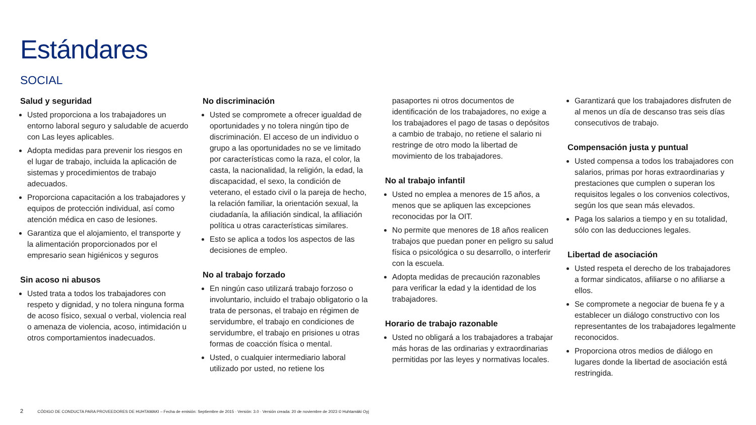Estándares
SOCIAL
Salud y seguridad
Usted proporciona a los trabajadores un entorno laboral seguro y saludable de acuerdo con Las leyes aplicables.
Adopta medidas para prevenir los riesgos en el lugar de trabajo, incluida la aplicación de sistemas y procedimientos de trabajo adecuados.
Proporciona capacitación a los trabajadores y equipos de protección individual, así como atención médica en caso de lesiones.
Garantiza que el alojamiento, el transporte y la alimentación proporcionados por el empresario sean higiénicos y seguros
Sin acoso ni abusos
Usted trata a todos los trabajadores con respeto y dignidad, y no tolera ninguna forma de acoso físico, sexual o verbal, violencia real o amenaza de violencia, acoso, intimidación u otros comportamientos inadecuados.
No discriminación
Usted se compromete a ofrecer igualdad de oportunidades y no tolera ningún tipo de discriminación. El acceso de un individuo o grupo a las oportunidades no se ve limitado por características como la raza, el color, la casta, la nacionalidad, la religión, la edad, la discapacidad, el sexo, la condición de veterano, el estado civil o la pareja de hecho, la relación familiar, la orientación sexual, la ciudadanía, la afiliación sindical, la afiliación política u otras características similares.
Esto se aplica a todos los aspectos de las decisiones de empleo.
No al trabajo forzado
En ningún caso utilizará trabajo forzoso o involuntario, incluido el trabajo obligatorio o la trata de personas, el trabajo en régimen de servidumbre, el trabajo en condiciones de servidumbre, el trabajo en prisiones u otras formas de coacción física o mental.
Usted, o cualquier intermediario laboral utilizado por usted, no retiene los
pasaportes ni otros documentos de identificación de los trabajadores, no exige a los trabajadores el pago de tasas o depósitos a cambio de trabajo, no retiene el salario ni restringe de otro modo la libertad de movimiento de los trabajadores.
No al trabajo infantil
Usted no emplea a menores de 15 años, a menos que se apliquen las excepciones reconocidas por la OIT.
No permite que menores de 18 años realicen trabajos que puedan poner en peligro su salud física o psicológica o su desarrollo, o interferir con la escuela.
Adopta medidas de precaución razonables para verificar la edad y la identidad de los trabajadores.
Horario de trabajo razonable
Usted no obligará a los trabajadores a trabajar más horas de las ordinarias y extraordinarias permitidas por las leyes y normativas locales.
Garantizará que los trabajadores disfruten de al menos un día de descanso tras seis días consecutivos de trabajo.
Compensación justa y puntual
Usted compensa a todos los trabajadores con salarios, primas por horas extraordinarias y prestaciones que cumplen o superan los requisitos legales o los convenios colectivos, según los que sean más elevados.
Paga los salarios a tiempo y en su totalidad, sólo con las deducciones legales.
Libertad de asociación
Usted respeta el derecho de los trabajadores a formar sindicatos, afiliarse o no afiliarse a ellos.
Se compromete a negociar de buena fe y a establecer un diálogo constructivo con los representantes de los trabajadores legalmente reconocidos.
Proporciona otros medios de diálogo en lugares donde la libertad de asociación está restringida.
2 CÓDIGO DE CONDUCTA PARA PROVEEDORES DE HUHTAMAKI – Fecha de emisión: Septiembre de 2015 · Versión: 3.0 · Versión creada: 20 de noviembre de 2023 © Huhtamäki Oyj